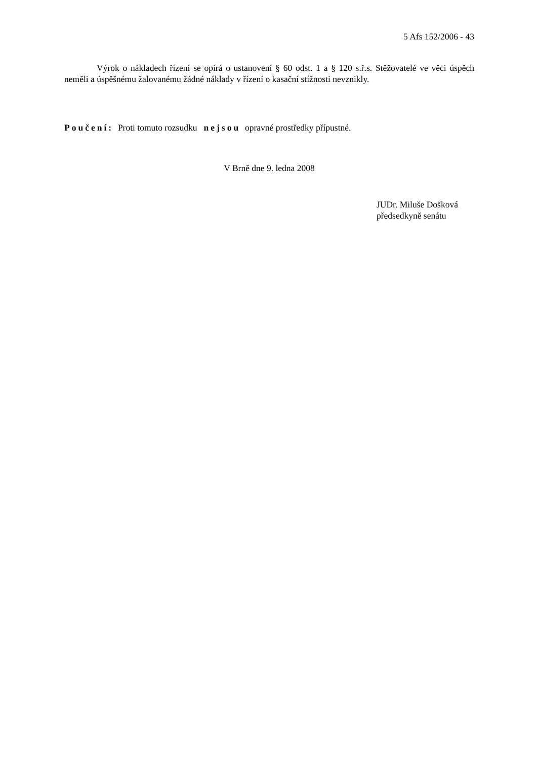5 Afs 152/2006 - 43
Výrok o nákladech řízení se opírá o ustanovení § 60 odst. 1 a § 120 s.ř.s. Stěžovatelé ve věci úspěch neměli a úspěšnému žalovanému žádné náklady v řízení o kasační stížnosti nevznikly.
Poučení: Proti tomuto rozsudku nejsou opravné prostředky přípustné.
V Brně dne 9. ledna 2008
JUDr. Miluše Došková
předsedkyně senátu